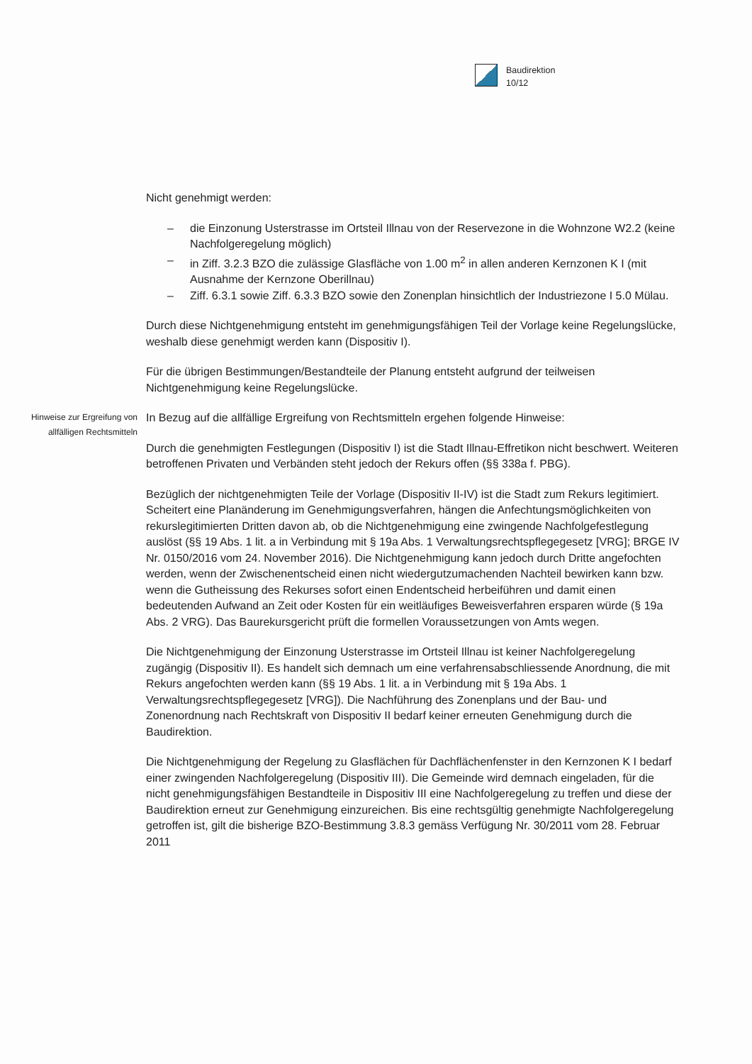Baudirektion
10/12
Nicht genehmigt werden:
– die Einzonung Usterstrasse im Ortsteil Illnau von der Reservezone in die Wohnzone W2.2 (keine Nachfolgeregelung möglich)
– in Ziff. 3.2.3 BZO die zulässige Glasfläche von 1.00 m<sup>2</sup> in allen anderen Kernzonen K I (mit Ausnahme der Kernzone Oberillnau)
– Ziff. 6.3.1 sowie Ziff. 6.3.3 BZO sowie den Zonenplan hinsichtlich der Industriezone I 5.0 Mülau.
Durch diese Nichtgenehmigung entsteht im genehmigungsfähigen Teil der Vorlage keine Regelungslücke, weshalb diese genehmigt werden kann (Dispositiv I).
Für die übrigen Bestimmungen/Bestandteile der Planung entsteht aufgrund der teilweisen Nichtgenehmigung keine Regelungslücke.
Hinweise zur Ergreifung von allfälligen Rechtsmitteln
In Bezug auf die allfällige Ergreifung von Rechtsmitteln ergehen folgende Hinweise:
Durch die genehmigten Festlegungen (Dispositiv I) ist die Stadt Illnau-Effretikon nicht beschwert. Weiteren betroffenen Privaten und Verbänden steht jedoch der Rekurs offen (§§ 338a f. PBG).
Bezüglich der nichtgenehmigten Teile der Vorlage (Dispositiv II-IV) ist die Stadt zum Rekurs legitimiert. Scheitert eine Planänderung im Genehmigungsverfahren, hängen die Anfechtungsmöglichkeiten von rekurslegitimierten Dritten davon ab, ob die Nichtgenehmigung eine zwingende Nachfolgefestlegung auslöst (§§ 19 Abs. 1 lit. a in Verbindung mit § 19a Abs. 1 Verwaltungsrechtspflegegesetz [VRG]; BRGE IV Nr. 0150/2016 vom 24. November 2016). Die Nichtgenehmigung kann jedoch durch Dritte angefochten werden, wenn der Zwischenentscheid einen nicht wiedergutzumachenden Nachteil bewirken kann bzw. wenn die Gutheissung des Rekurses sofort einen Endentscheid herbeiführen und damit einen bedeutenden Aufwand an Zeit oder Kosten für ein weitläufiges Beweisverfahren ersparen würde (§ 19a Abs. 2 VRG). Das Baurekursgericht prüft die formellen Voraussetzungen von Amts wegen.
Die Nichtgenehmigung der Einzonung Usterstrasse im Ortsteil Illnau ist keiner Nachfolgeregelung zugängig (Dispositiv II). Es handelt sich demnach um eine verfahrensabschliessende Anordnung, die mit Rekurs angefochten werden kann (§§ 19 Abs. 1 lit. a in Verbindung mit § 19a Abs. 1 Verwaltungsrechtspflegegesetz [VRG]). Die Nachführung des Zonenplans und der Bau- und Zonenordnung nach Rechtskraft von Dispositiv II bedarf keiner erneuten Genehmigung durch die Baudirektion.
Die Nichtgenehmigung der Regelung zu Glasflächen für Dachflächenfenster in den Kernzonen K I bedarf einer zwingenden Nachfolgeregelung (Dispositiv III). Die Gemeinde wird demnach eingeladen, für die nicht genehmigungsfähigen Bestandteile in Dispositiv III eine Nachfolgeregelung zu treffen und diese der Baudirektion erneut zur Genehmigung einzureichen. Bis eine rechtsgültig genehmigte Nachfolgeregelung getroffen ist, gilt die bisherige BZO-Bestimmung 3.8.3 gemäss Verfügung Nr. 30/2011 vom 28. Februar 2011